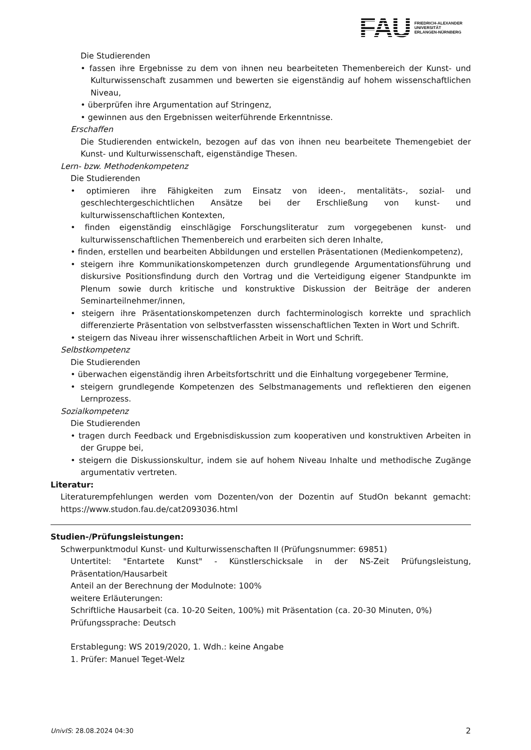FAU
FRIEDRICH-ALEXANDER
UNIVERSITÄT
ERLANGEN-NÜRNBERG
Die Studierenden
• fassen ihre Ergebnisse zu dem von ihnen neu bearbeiteten Themenbereich der Kunst- und Kulturwissenschaft zusammen und bewerten sie eigenständig auf hohem wissenschaftlichen Niveau,
• überprüfen ihre Argumentation auf Stringenz,
• gewinnen aus den Ergebnissen weiterführende Erkenntnisse.
Erschaffen
Die Studierenden entwickeln, bezogen auf das von ihnen neu bearbeitete Themengebiet der Kunst- und Kulturwissenschaft, eigenständige Thesen.
Lern- bzw. Methodenkompetenz
Die Studierenden
• optimieren ihre Fähigkeiten zum Einsatz von ideen-, mentalitäts-, sozial- und geschlechtergeschichtlichen Ansätze bei der Erschließung von kunst- und kulturwissenschaftlichen Kontexten,
• finden eigenständig einschlägige Forschungsliteratur zum vorgegebenen kunst- und kulturwissenschaftlichen Themenbereich und erarbeiten sich deren Inhalte,
• finden, erstellen und bearbeiten Abbildungen und erstellen Präsentationen (Medienkompetenz),
• steigern ihre Kommunikationskompetenzen durch grundlegende Argumentationsführung und diskursive Positionsfindung durch den Vortrag und die Verteidigung eigener Standpunkte im Plenum sowie durch kritische und konstruktive Diskussion der Beiträge der anderen Seminarteilnehmer/innen,
• steigern ihre Präsentationskompetenzen durch fachterminologisch korrekte und sprachlich differenzierte Präsentation von selbstverfassten wissenschaftlichen Texten in Wort und Schrift.
• steigern das Niveau ihrer wissenschaftlichen Arbeit in Wort und Schrift.
Selbstkompetenz
Die Studierenden
• überwachen eigenständig ihren Arbeitsfortschritt und die Einhaltung vorgegebener Termine,
• steigern grundlegende Kompetenzen des Selbstmanagements und reflektieren den eigenen Lernprozess.
Sozialkompetenz
Die Studierenden
• tragen durch Feedback und Ergebnisdiskussion zum kooperativen und konstruktiven Arbeiten in der Gruppe bei,
• steigern die Diskussionskultur, indem sie auf hohem Niveau Inhalte und methodische Zugänge argumentativ vertreten.
Literatur:
Literaturempfehlungen werden vom Dozenten/von der Dozentin auf StudOn bekannt gemacht: https://www.studon.fau.de/cat2093036.html
Studien-/Prüfungsleistungen:
Schwerpunktmodul Kunst- und Kulturwissenschaften II (Prüfungsnummer: 69851)
Untertitel: "Entartete Kunst" - Künstlerschicksale in der NS-Zeit Prüfungsleistung, Präsentation/Hausarbeit
Anteil an der Berechnung der Modulnote: 100%
weitere Erläuterungen:
Schriftliche Hausarbeit (ca. 10-20 Seiten, 100%) mit Präsentation (ca. 20-30 Minuten, 0%)
Prüfungssprache: Deutsch
Erstablegung: WS 2019/2020, 1. Wdh.: keine Angabe
1. Prüfer: Manuel Teget-Welz
UnivIS: 28.08.2024 04:30 2